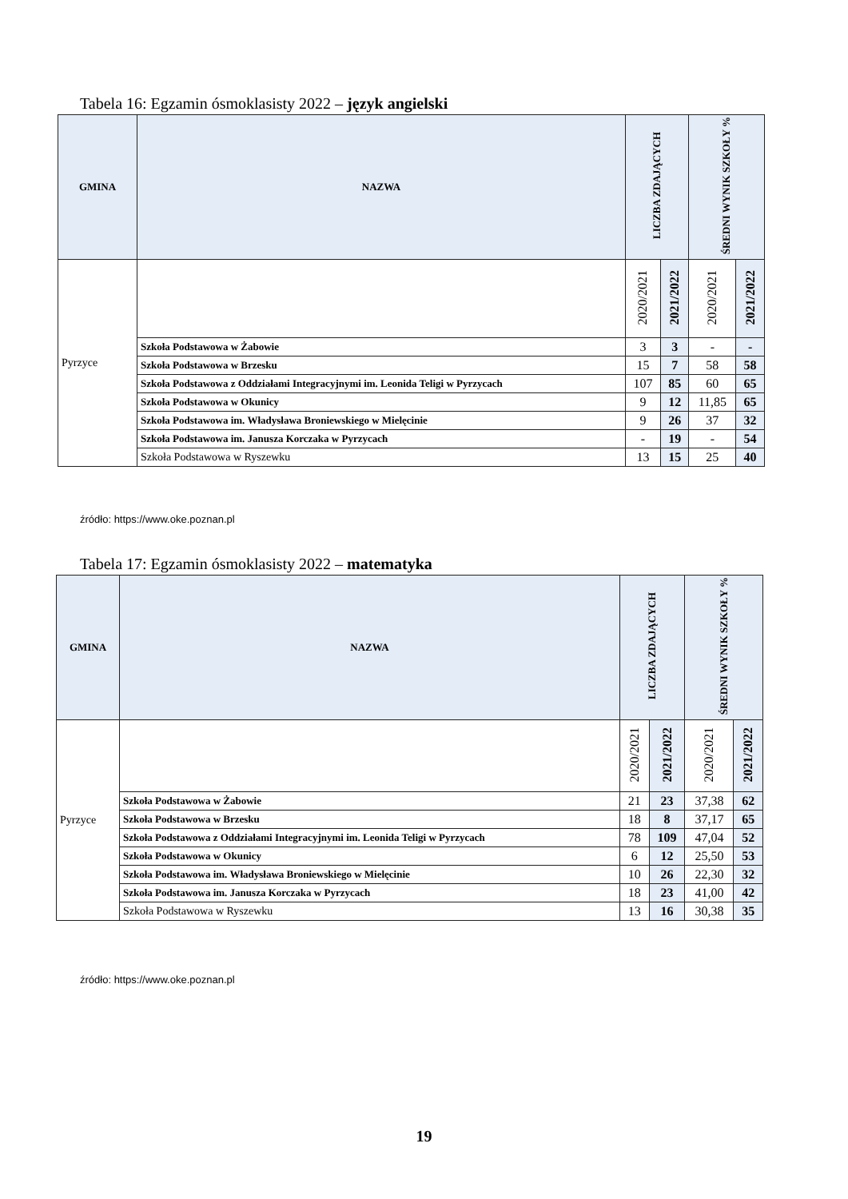Tabela 16: Egzamin ósmoklasisty 2022 – język angielski
| GMINA | NAZWA | LICZBA ZDAJĄCYCH | | ŚREDNI WYNIK SZKOŁY % | |
| --- | --- | --- | --- | --- | --- |
| Pyrzyce | | 2020/2021 | 2021/2022 | 2020/2021 | 2021/2022 |
| | Szkoła Podstawowa w Żabowie | 3 | 3 | - | - |
| | Szkoła Podstawowa w Brzesku | 15 | 7 | 58 | 58 |
| | Szkoła Podstawowa z Oddziałami Integracyjnymi im. Leonida Teligi w Pyrzycach | 107 | 85 | 60 | 65 |
| | Szkoła Podstawowa w Okunicy | 9 | 12 | 11,85 | 65 |
| | Szkoła Podstawowa im. Władysława Broniewskiego w Mielęcinie | 9 | 26 | 37 | 32 |
| | Szkoła Podstawowa im. Janusza Korczaka w Pyrzycach | - | 19 | - | 54 |
| | Szkoła Podstawowa w Ryszewku | 13 | 15 | 25 | 40 |
źródło: https://www.oke.poznan.pl
Tabela 17: Egzamin ósmoklasisty 2022 – matematyka
| GMINA | NAZWA | LICZBA ZDAJĄCYCH | | ŚREDNI WYNIK SZKOŁY % | |
| --- | --- | --- | --- | --- | --- |
| Pyrzyce | | 2020/2021 | 2021/2022 | 2020/2021 | 2021/2022 |
| | Szkoła Podstawowa w Żabowie | 21 | 23 | 37,38 | 62 |
| | Szkoła Podstawowa w Brzesku | 18 | 8 | 37,17 | 65 |
| | Szkoła Podstawowa z Oddziałami Integracyjnymi im. Leonida Teligi w Pyrzycach | 78 | 109 | 47,04 | 52 |
| | Szkoła Podstawowa w Okunicy | 6 | 12 | 25,50 | 53 |
| | Szkoła Podstawowa im. Władysława Broniewskiego w Mielęcinie | 10 | 26 | 22,30 | 32 |
| | Szkoła Podstawowa im. Janusza Korczaka w Pyrzycach | 18 | 23 | 41,00 | 42 |
| | Szkoła Podstawowa w Ryszewku | 13 | 16 | 30,38 | 35 |
źródło: https://www.oke.poznan.pl
19